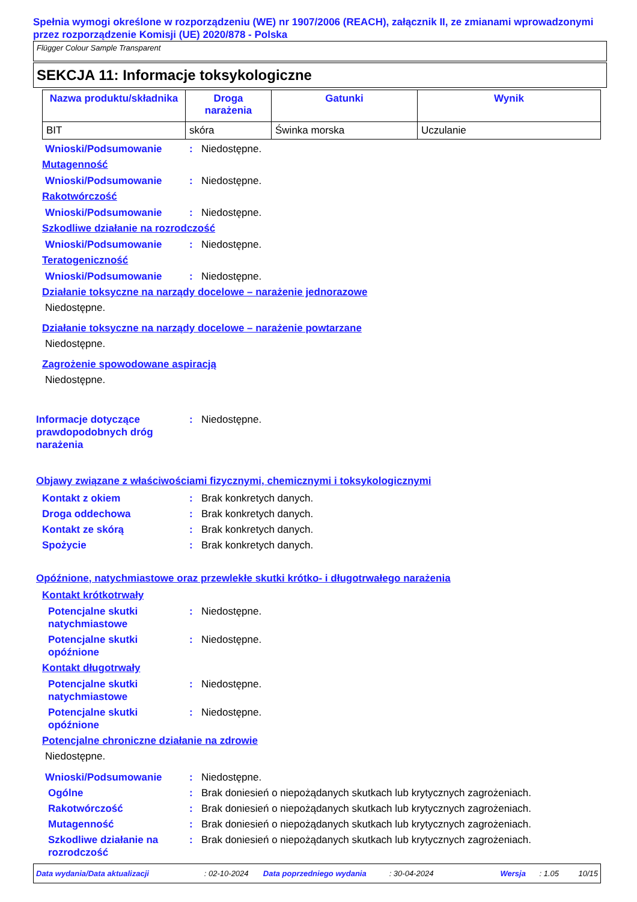Spełnia wymogi określone w rozporządzeniu (WE) nr 1907/2006 (REACH), załącznik II, ze zmianami wprowadzonymi przez rozporządzenie Komisji (UE) 2020/878 - Polska
Flügger Colour Sample Transparent
SEKCJA 11: Informacje toksykologiczne
| Nazwa produktu/składnika | Droga narażenia | Gatunki | Wynik |
| --- | --- | --- | --- |
| BIT | skóra | Świnka morska | Uczulanie |
Wnioski/Podsumowanie : Niedostępne.
Mutagenność
Wnioski/Podsumowanie : Niedostępne.
Rakotwórczość
Wnioski/Podsumowanie : Niedostępne.
Szkodliwe działanie na rozrodczość
Wnioski/Podsumowanie : Niedostępne.
Teratogeniczność
Wnioski/Podsumowanie : Niedostępne.
Działanie toksyczne na narządy docelowe – narażenie jednorazowe
Niedostępne.
Działanie toksyczne na narządy docelowe – narażenie powtarzane
Niedostępne.
Zagrożenie spowodowane aspiracją
Niedostępne.
Informacje dotyczące prawdopodobnych dróg narażenia
: Niedostępne.
Objawy związane z właściwościami fizycznymi, chemicznymi i toksykologicznymi
Kontakt z okiem : Brak konkretych danych.
Droga oddechowa : Brak konkretych danych.
Kontakt ze skórą : Brak konkretych danych.
Spożycie : Brak konkretych danych.
Opóźnione, natychmiastowe oraz przewlekłe skutki krótko- i długotrwałego narażenia
Kontakt krótkotrwały
Potencjalne skutki natychmiastowe
: Niedostępne.
Potencjalne skutki opóźnione
: Niedostępne.
Kontakt długotrwały
Potencjalne skutki natychmiastowe
: Niedostępne.
Potencjalne skutki opóźnione
: Niedostępne.
Potencjalne chroniczne działanie na zdrowie
Niedostępne.
Wnioski/Podsumowanie : Niedostępne.
Ogólne : Brak doniesień o niepożądanych skutkach lub krytycznych zagrożeniach.
Rakotwórczość : Brak doniesień o niepożądanych skutkach lub krytycznych zagrożeniach.
Mutagenność : Brak doniesień o niepożądanych skutkach lub krytycznych zagrożeniach.
Szkodliwe działanie na rozrodczość
: Brak doniesień o niepożądanych skutkach lub krytycznych zagrożeniach.
Data wydania/Data aktualizacji: 02-10-2024 Data poprzedniego wydania: 30-04-2024 Wersja: 1.05 10/15